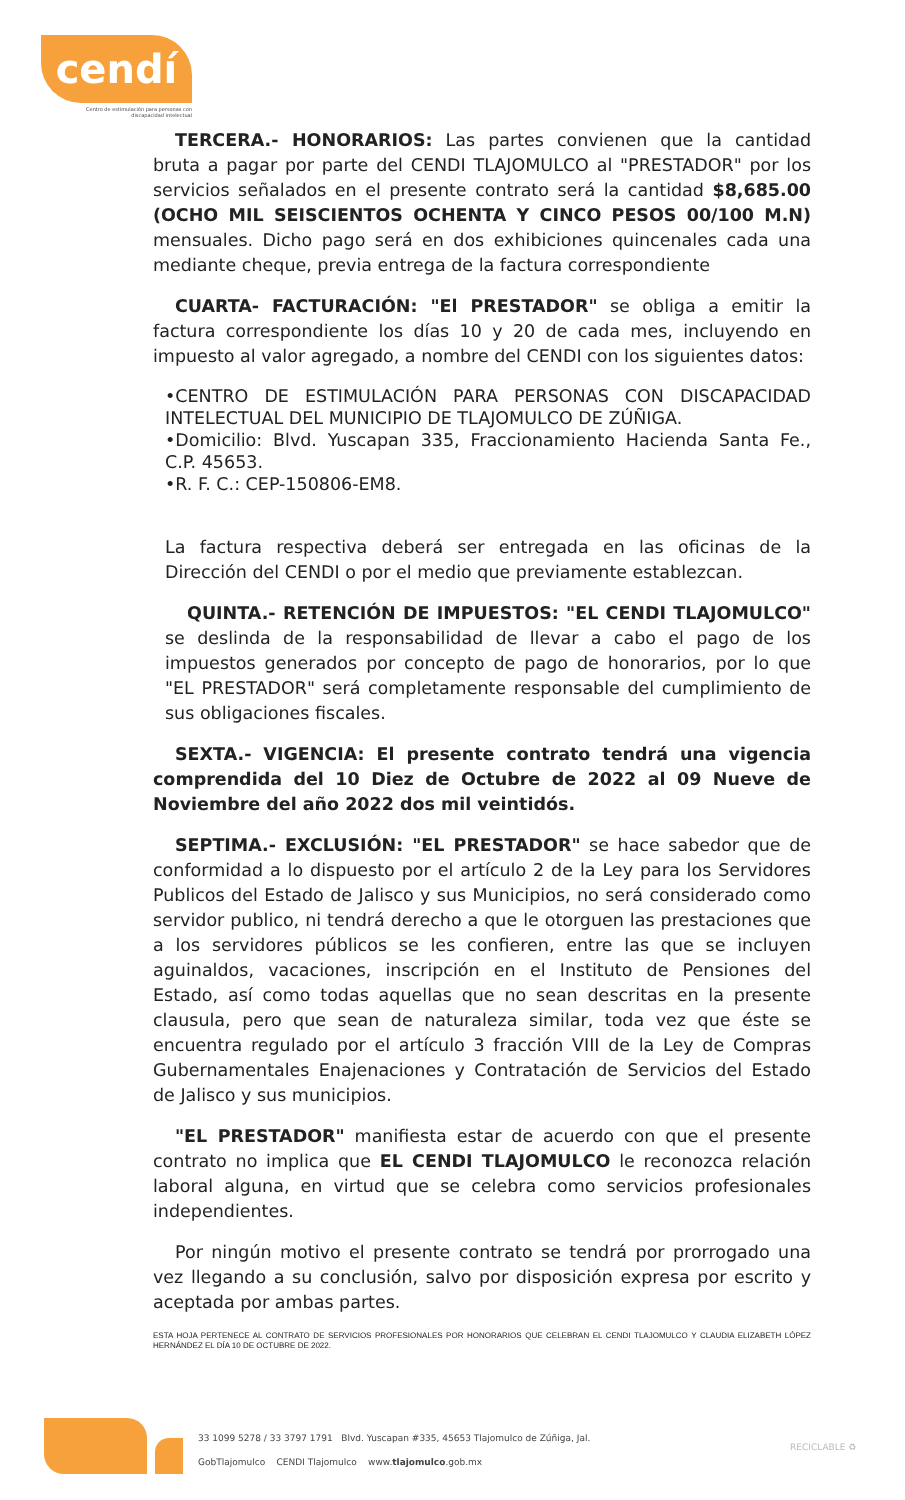cendí
Centro de estimulación para personas con discapacidad intelectual
TERCERA.- HONORARIOS: Las partes convienen que la cantidad bruta a pagar por parte del CENDI TLAJOMULCO al "PRESTADOR" por los servicios señalados en el presente contrato será la cantidad $8,685.00 (OCHO MIL SEISCIENTOS OCHENTA Y CINCO PESOS 00/100 M.N) mensuales. Dicho pago será en dos exhibiciones quincenales cada una mediante cheque, previa entrega de la factura correspondiente
CUARTA- FACTURACIÓN: "El PRESTADOR" se obliga a emitir la factura correspondiente los días 10 y 20 de cada mes, incluyendo en impuesto al valor agregado, a nombre del CENDI con los siguientes datos:
•CENTRO DE ESTIMULACIÓN PARA PERSONAS CON DISCAPACIDAD INTELECTUAL DEL MUNICIPIO DE TLAJOMULCO DE ZÚÑIGA.
•Domicilio: Blvd. Yuscapan 335, Fraccionamiento Hacienda Santa Fe., C.P. 45653.
•R. F. C.: CEP-150806-EM8.
La factura respectiva deberá ser entregada en las oficinas de la Dirección del CENDI o por el medio que previamente establezcan.
QUINTA.- RETENCIÓN DE IMPUESTOS: "EL CENDI TLAJOMULCO" se deslinda de la responsabilidad de llevar a cabo el pago de los impuestos generados por concepto de pago de honorarios, por lo que "EL PRESTADOR" será completamente responsable del cumplimiento de sus obligaciones fiscales.
SEXTA.- VIGENCIA: El presente contrato tendrá una vigencia comprendida del 10 Diez de Octubre de 2022 al 09 Nueve de Noviembre del año 2022 dos mil veintidós.
SEPTIMA.- EXCLUSIÓN: "EL PRESTADOR" se hace sabedor que de conformidad a lo dispuesto por el artículo 2 de la Ley para los Servidores Publicos del Estado de Jalisco y sus Municipios, no será considerado como servidor publico, ni tendrá derecho a que le otorguen las prestaciones que a los servidores públicos se les confieren, entre las que se incluyen aguinaldos, vacaciones, inscripción en el Instituto de Pensiones del Estado, así como todas aquellas que no sean descritas en la presente clausula, pero que sean de naturaleza similar, toda vez que éste se encuentra regulado por el artículo 3 fracción VIII de la Ley de Compras Gubernamentales Enajenaciones y Contratación de Servicios del Estado de Jalisco y sus municipios.
"EL PRESTADOR" manifiesta estar de acuerdo con que el presente contrato no implica que EL CENDI TLAJOMULCO le reconozca relación laboral alguna, en virtud que se celebra como servicios profesionales independientes.
Por ningún motivo el presente contrato se tendrá por prorrogado una vez llegando a su conclusión, salvo por disposición expresa por escrito y aceptada por ambas partes.
ESTA HOJA PERTENECE AL CONTRATO DE SERVICIOS PROFESIONALES POR HONORARIOS QUE CELEBRAN EL CENDI TLAJOMULCO Y CLAUDIA ELIZABETH LÓPEZ HERNÁNDEZ EL DÍA 10 DE OCTUBRE DE 2022.
33 1099 5278 / 33 3797 1791 Blvd. Yuscapan #335, 45653 Tlajomulco de Zúñiga, Jal.
GobTlajomulco CENDI Tlajomulco www.tlajomulco.gob.mx
RECICLABLE ♻